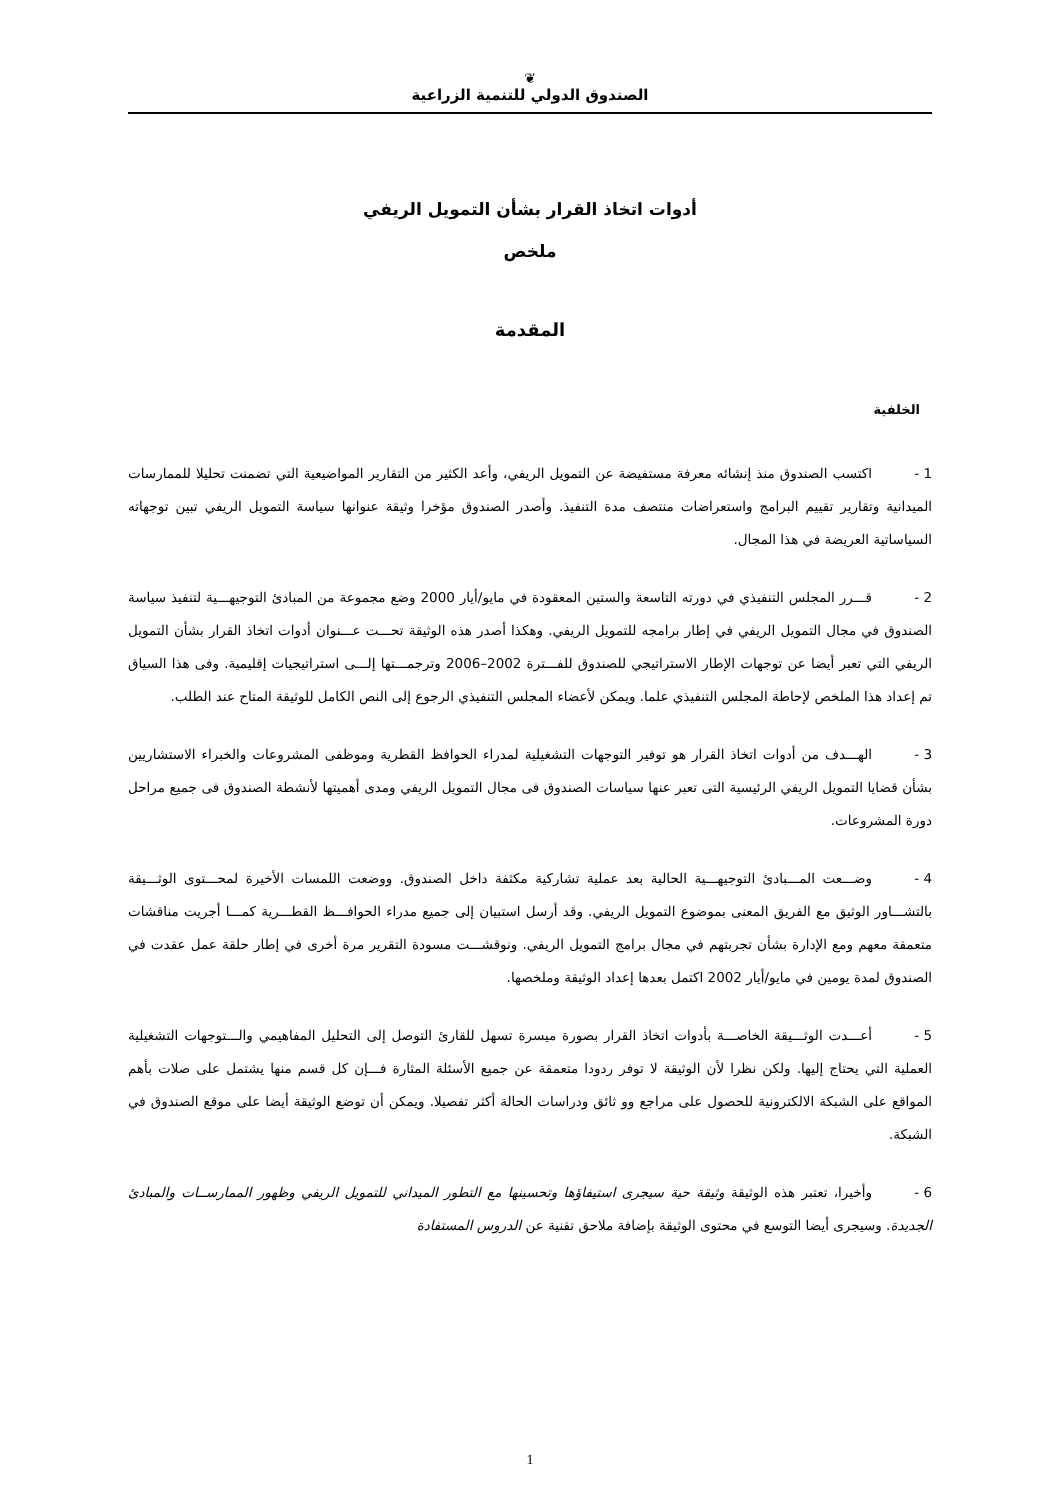❦
الصندوق الدولي للتنمية الزراعية
أدوات اتخاذ القرار بشأن التمويل الريفي
ملخص
المقدمة
الخلفية
1 - اكتسب الصندوق منذ إنشائه معرفة مستفيضة عن التمويل الريفي، وأعد الكثير من التقارير المواضيعية التي تضمنت تحليلا للممارسات الميدانية وتقارير تقييم البرامج واستعراضات منتصف مدة التنفيذ. وأصدر الصندوق مؤخرا وثيقة عنوانها سياسة التمويل الريفي تبين توجهاته السياساتية العريضة في هذا المجال.
2 - قـــرر المجلس التنفيذي في دورته التاسعة والستين المعقودة في مايو/أيار 2000 وضع مجموعة من المبادئ التوجيهـــية لتنفيذ سياسة الصندوق في مجال التمويل الريفي في إطار برامجه للتمويل الريفي. وهكذا أصدر هذه الوثيقة تحـــت عـــنوان أدوات اتخاذ القرار بشأن التمويل الريفي التي تعبر أيضا عن توجهات الإطار الاستراتيجي للصندوق للفـــترة 2002–2006 وترجمـــتها إلـــى استراتيجيات إقليمية. وفى هذا السياق تم إعداد هذا الملخص لإحاطة المجلس التنفيذي علما. ويمكن لأعضاء المجلس التنفيذي الرجوع إلى النص الكامل للوثيقة المتاح عند الطلب.
3 - الهـــدف من أدوات اتخاذ القرار هو توفير التوجهات التشغيلية لمدراء الحوافظ القطرية وموظفى المشروعات والخبراء الاستشاريين بشأن قضايا التمويل الريفي الرئيسية التى تعبر عنها سياسات الصندوق فى مجال التمويل الريفي ومدى أهميتها لأنشطة الصندوق فى جميع مراحل دورة المشروعات.
4 - وضـــعت المـــبادئ التوجيهـــية الحالية بعد عملية تشاركية مكثفة داخل الصندوق. ووضعت اللمسات الأخيرة لمحـــتوى الوثـــيقة بالتشـــاور الوثيق مع الفريق المعنى بموضوع التمويل الريفي. وقد أرسل استبيان إلى جميع مدراء الحوافـــظ القطـــرية كمـــا أجريت مناقشات متعمقة معهم ومع الإدارة بشأن تجربتهم في مجال برامج التمويل الريفي. ونوقشـــت مسودة التقرير مرة أخرى في إطار حلقة عمل عقدت في الصندوق لمدة يومين في مايو/أيار 2002 اكتمل بعدها إعداد الوثيقة وملخصها.
5 - أعـــدت الوثـــيقة الخاصـــة بأدوات اتخاذ القرار بصورة ميسرة تسهل للقارئ التوصل إلى التحليل المفاهيمي والـــتوجهات التشغيلية العملية التي يحتاج إليها. ولكن نظرا لأن الوثيقة لا توفر ردودا متعمقة عن جميع الأسئلة المثارة فـــإن كل قسم منها يشتمل على صلات بأهم المواقع على الشبكة الالكترونية للحصول على مراجع وو ثائق ودراسات الحالة أكثر تفصيلا. ويمكن أن توضع الوثيقة أيضا على موقع الصندوق في الشبكة.
6 - وأخيرا، تعتبر هذه الوثيقة وثيقة حية سيجرى استيفاؤها وتحسينها مع التطور الميداني للتمويل الريفي وظهور الممارســات والمبادئ الجديدة. وسيجرى أيضا التوسع في محتوى الوثيقة بإضافة ملاحق تقنية عن الدروس المستفادة
1